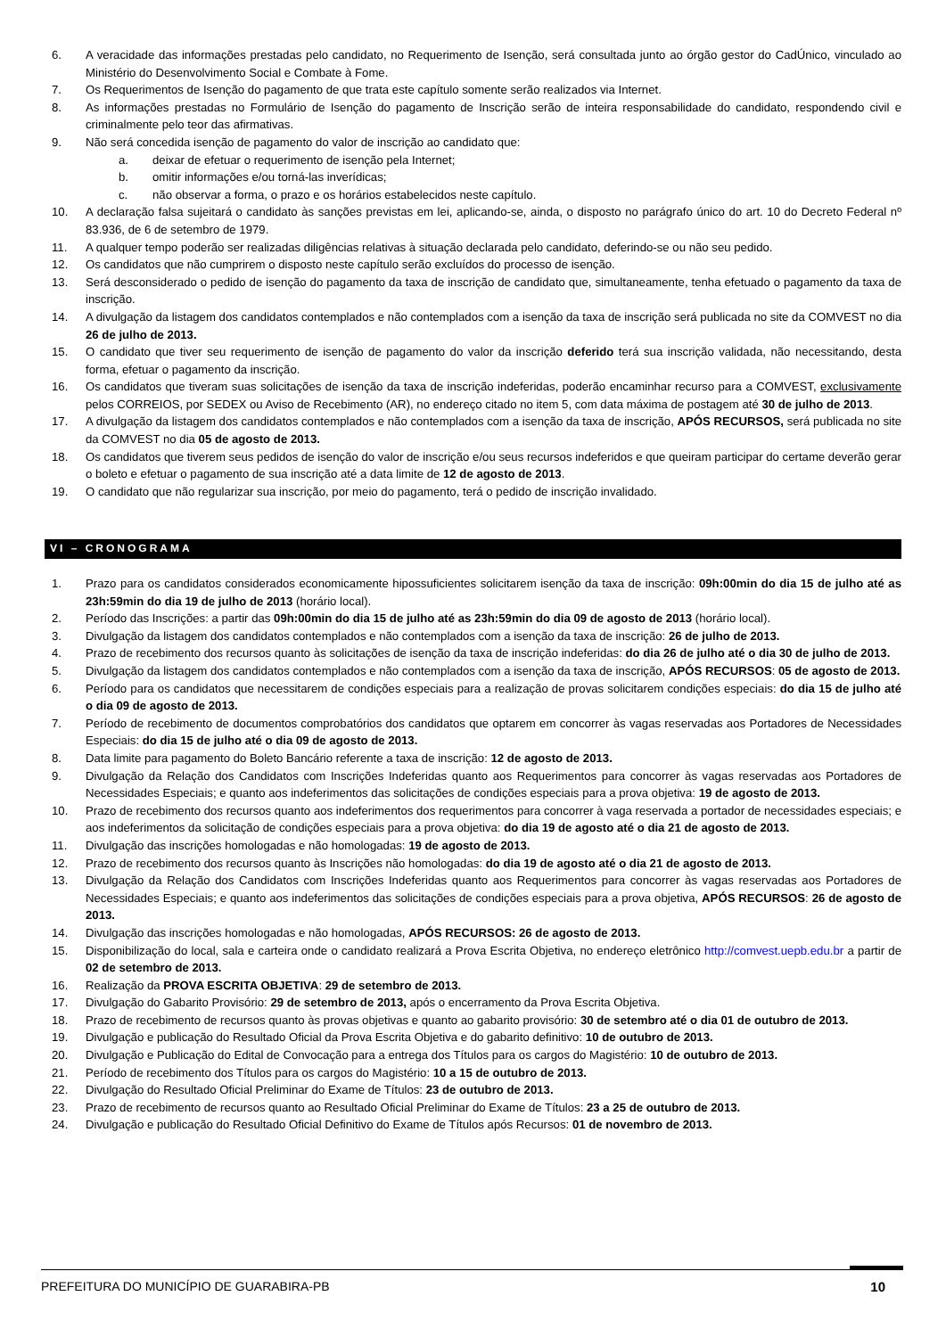6. A veracidade das informações prestadas pelo candidato, no Requerimento de Isenção, será consultada junto ao órgão gestor do CadÚnico, vinculado ao Ministério do Desenvolvimento Social e Combate à Fome.
7. Os Requerimentos de Isenção do pagamento de que trata este capítulo somente serão realizados via Internet.
8. As informações prestadas no Formulário de Isenção do pagamento de Inscrição serão de inteira responsabilidade do candidato, respondendo civil e criminalmente pelo teor das afirmativas.
9. Não será concedida isenção de pagamento do valor de inscrição ao candidato que:
a. deixar de efetuar o requerimento de isenção pela Internet;
b. omitir informações e/ou torná-las inverídicas;
c. não observar a forma, o prazo e os horários estabelecidos neste capítulo.
10. A declaração falsa sujeitará o candidato às sanções previstas em lei, aplicando-se, ainda, o disposto no parágrafo único do art. 10 do Decreto Federal nº 83.936, de 6 de setembro de 1979.
11. A qualquer tempo poderão ser realizadas diligências relativas à situação declarada pelo candidato, deferindo-se ou não seu pedido.
12. Os candidatos que não cumprirem o disposto neste capítulo serão excluídos do processo de isenção.
13. Será desconsiderado o pedido de isenção do pagamento da taxa de inscrição de candidato que, simultaneamente, tenha efetuado o pagamento da taxa de inscrição.
14. A divulgação da listagem dos candidatos contemplados e não contemplados com a isenção da taxa de inscrição será publicada no site da COMVEST no dia 26 de julho de 2013.
15. O candidato que tiver seu requerimento de isenção de pagamento do valor da inscrição deferido terá sua inscrição validada, não necessitando, desta forma, efetuar o pagamento da inscrição.
16. Os candidatos que tiveram suas solicitações de isenção da taxa de inscrição indeferidas, poderão encaminhar recurso para a COMVEST, exclusivamente pelos CORREIOS, por SEDEX ou Aviso de Recebimento (AR), no endereço citado no item 5, com data máxima de postagem até 30 de julho de 2013.
17. A divulgação da listagem dos candidatos contemplados e não contemplados com a isenção da taxa de inscrição, APÓS RECURSOS, será publicada no site da COMVEST no dia 05 de agosto de 2013.
18. Os candidatos que tiverem seus pedidos de isenção do valor de inscrição e/ou seus recursos indeferidos e que queiram participar do certame deverão gerar o boleto e efetuar o pagamento de sua inscrição até a data limite de 12 de agosto de 2013.
19. O candidato que não regularizar sua inscrição, por meio do pagamento, terá o pedido de inscrição invalidado.
VI – CRONOGRAMA
1. Prazo para os candidatos considerados economicamente hipossuficientes solicitarem isenção da taxa de inscrição: 09h:00min do dia 15 de julho até as 23h:59min do dia 19 de julho de 2013 (horário local).
2. Período das Inscrições: a partir das 09h:00min do dia 15 de julho até as 23h:59min do dia 09 de agosto de 2013 (horário local).
3. Divulgação da listagem dos candidatos contemplados e não contemplados com a isenção da taxa de inscrição: 26 de julho de 2013.
4. Prazo de recebimento dos recursos quanto às solicitações de isenção da taxa de inscrição indeferidas: do dia 26 de julho até o dia 30 de julho de 2013.
5. Divulgação da listagem dos candidatos contemplados e não contemplados com a isenção da taxa de inscrição, APÓS RECURSOS: 05 de agosto de 2013.
6. Período para os candidatos que necessitarem de condições especiais para a realização de provas solicitarem condições especiais: do dia 15 de julho até o dia 09 de agosto de 2013.
7. Período de recebimento de documentos comprobatórios dos candidatos que optarem em concorrer às vagas reservadas aos Portadores de Necessidades Especiais: do dia 15 de julho até o dia 09 de agosto de 2013.
8. Data limite para pagamento do Boleto Bancário referente a taxa de inscrição: 12 de agosto de 2013.
9. Divulgação da Relação dos Candidatos com Inscrições Indeferidas quanto aos Requerimentos para concorrer às vagas reservadas aos Portadores de Necessidades Especiais; e quanto aos indeferimentos das solicitações de condições especiais para a prova objetiva: 19 de agosto de 2013.
10. Prazo de recebimento dos recursos quanto aos indeferimentos dos requerimentos para concorrer à vaga reservada a portador de necessidades especiais; e aos indeferimentos da solicitação de condições especiais para a prova objetiva: do dia 19 de agosto até o dia 21 de agosto de 2013.
11. Divulgação das inscrições homologadas e não homologadas: 19 de agosto de 2013.
12. Prazo de recebimento dos recursos quanto às Inscrições não homologadas: do dia 19 de agosto até o dia 21 de agosto de 2013.
13. Divulgação da Relação dos Candidatos com Inscrições Indeferidas quanto aos Requerimentos para concorrer às vagas reservadas aos Portadores de Necessidades Especiais; e quanto aos indeferimentos das solicitações de condições especiais para a prova objetiva, APÓS RECURSOS: 26 de agosto de 2013.
14. Divulgação das inscrições homologadas e não homologadas, APÓS RECURSOS: 26 de agosto de 2013.
15. Disponibilização do local, sala e carteira onde o candidato realizará a Prova Escrita Objetiva, no endereço eletrônico http://comvest.uepb.edu.br a partir de 02 de setembro de 2013.
16. Realização da PROVA ESCRITA OBJETIVA: 29 de setembro de 2013.
17. Divulgação do Gabarito Provisório: 29 de setembro de 2013, após o encerramento da Prova Escrita Objetiva.
18. Prazo de recebimento de recursos quanto às provas objetivas e quanto ao gabarito provisório: 30 de setembro até o dia 01 de outubro de 2013.
19. Divulgação e publicação do Resultado Oficial da Prova Escrita Objetiva e do gabarito definitivo: 10 de outubro de 2013.
20. Divulgação e Publicação do Edital de Convocação para a entrega dos Títulos para os cargos do Magistério: 10 de outubro de 2013.
21. Período de recebimento dos Títulos para os cargos do Magistério: 10 a 15 de outubro de 2013.
22. Divulgação do Resultado Oficial Preliminar do Exame de Títulos: 23 de outubro de 2013.
23. Prazo de recebimento de recursos quanto ao Resultado Oficial Preliminar do Exame de Títulos: 23 a 25 de outubro de 2013.
24. Divulgação e publicação do Resultado Oficial Definitivo do Exame de Títulos após Recursos: 01 de novembro de 2013.
PREFEITURA DO MUNICÍPIO DE GUARABIRA-PB 10